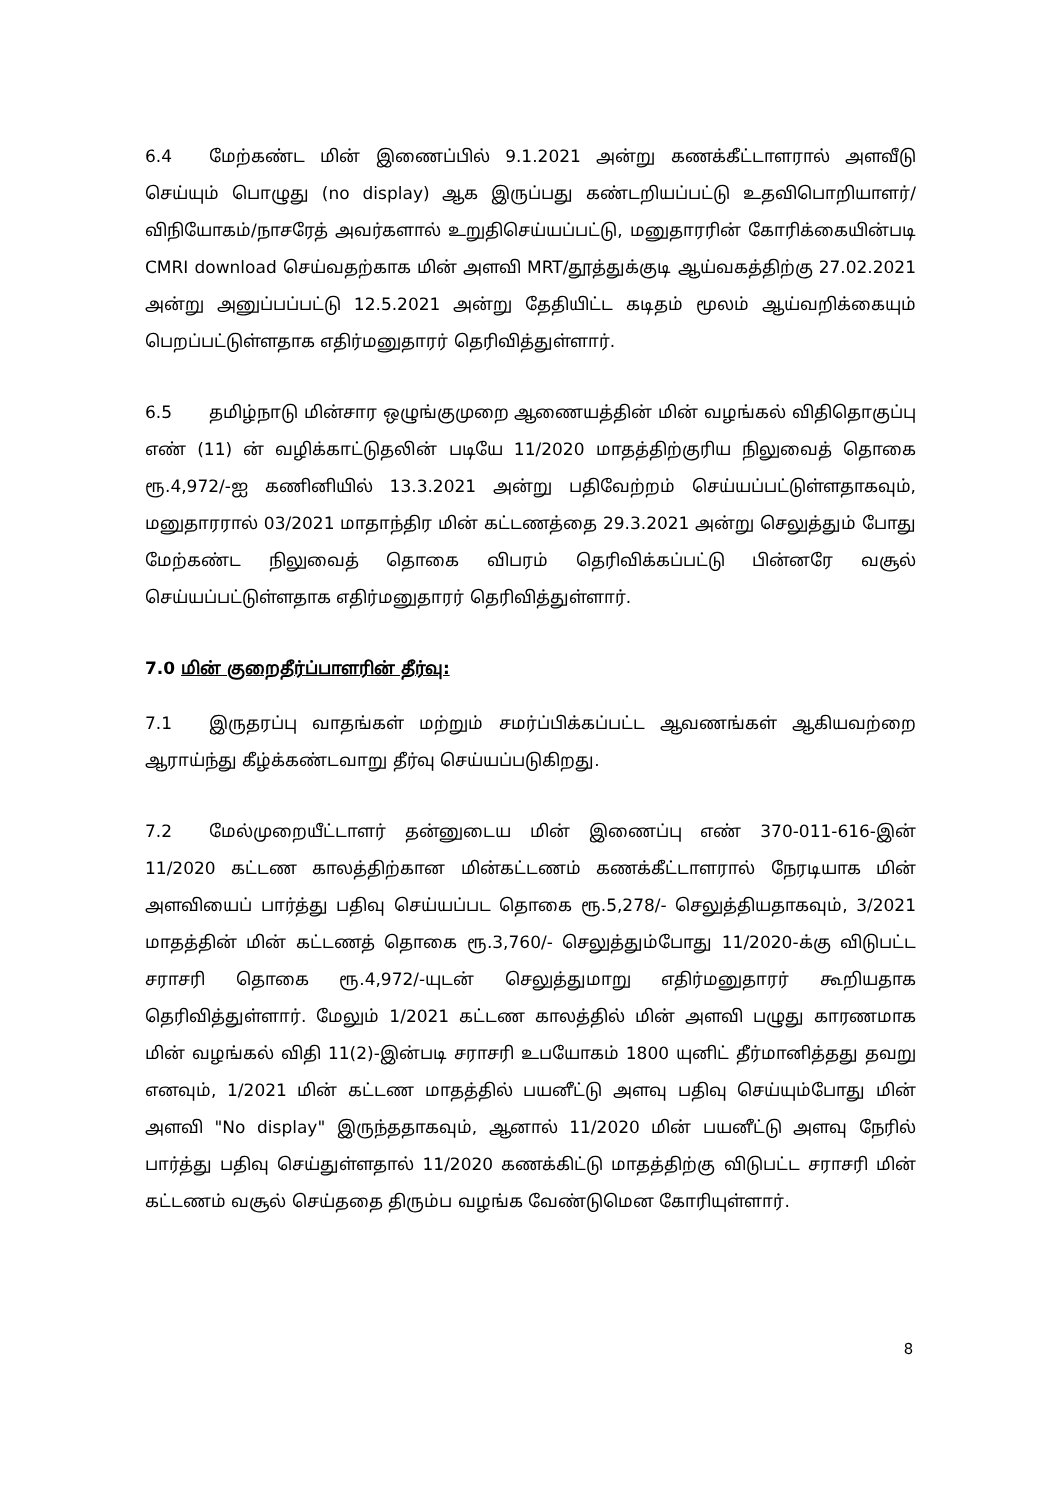6.4 மேற்கண்ட மின் இணைப்பில் 9.1.2021 அன்று கணக்கீட்டாளரால் அளவீடு செய்யும் பொழுது (no display) ஆக இருப்பது கண்டறியப்பட்டு உதவிபொறியாளர்/விநியோகம்/நாசரேத் அவர்களால் உறுதிசெய்யப்பட்டு, மனுதாரரின் கோரிக்கையின்படி CMRI download செய்வதற்காக மின் அளவி MRT/தூத்துக்குடி ஆய்வகத்திற்கு 27.02.2021 அன்று அனுப்பப்பட்டு 12.5.2021 அன்று தேதியிட்ட கடிதம் மூலம் ஆய்வறிக்கையும் பெறப்பட்டுள்ளதாக எதிர்மனுதாரர் தெரிவித்துள்ளார்.
6.5 தமிழ்நாடு மின்சார ஒழுங்குமுறை ஆணையத்தின் மின் வழங்கல் விதிதொகுப்பு எண் (11) ன் வழிக்காட்டுதலின் படியே 11/2020 மாதத்திற்குரிய நிலுவைத் தொகை ரூ.4,972/-ஐ கணினியில் 13.3.2021 அன்று பதிவேற்றம் செய்யப்பட்டுள்ளதாகவும், மனுதாரரால் 03/2021 மாதாந்திர மின் கட்டணத்தை 29.3.2021 அன்று செலுத்தும் போது மேற்கண்ட நிலுவைத் தொகை விபரம் தெரிவிக்கப்பட்டு பின்னரே வசூல் செய்யப்பட்டுள்ளதாக எதிர்மனுதாரர் தெரிவித்துள்ளார்.
7.0 மின் குறைதீர்ப்பாளரின் தீர்வு:
7.1 இருதரப்பு வாதங்கள் மற்றும் சமர்ப்பிக்கப்பட்ட ஆவணங்கள் ஆகியவற்றை ஆராய்ந்து கீழ்க்கண்டவாறு தீர்வு செய்யப்படுகிறது.
7.2 மேல்முறையீட்டாளர் தன்னுடைய மின் இணைப்பு எண் 370-011-616-இன் 11/2020 கட்டண காலத்திற்கான மின்கட்டணம் கணக்கீட்டாளரால் நேரடியாக மின் அளவியைப் பார்த்து பதிவு செய்யப்பட தொகை ரூ.5,278/- செலுத்தியதாகவும், 3/2021 மாதத்தின் மின் கட்டணத் தொகை ரூ.3,760/- செலுத்தும்போது 11/2020-க்கு விடுபட்ட சராசரி தொகை ரூ.4,972/-யுடன் செலுத்துமாறு எதிர்மனுதாரர் கூறியதாக தெரிவித்துள்ளார். மேலும் 1/2021 கட்டண காலத்தில் மின் அளவி பழுது காரணமாக மின் வழங்கல் விதி 11(2)-இன்படி சராசரி உபயோகம் 1800 யுனிட் தீர்மானித்தது தவறு எனவும், 1/2021 மின் கட்டண மாதத்தில் பயனீட்டு அளவு பதிவு செய்யும்போது மின் அளவி "No display" இருந்ததாகவும், ஆனால் 11/2020 மின் பயனீட்டு அளவு நேரில் பார்த்து பதிவு செய்துள்ளதால் 11/2020 கணக்கிட்டு மாதத்திற்கு விடுபட்ட சராசரி மின் கட்டணம் வசூல் செய்ததை திரும்ப வழங்க வேண்டுமென கோரியுள்ளார்.
8